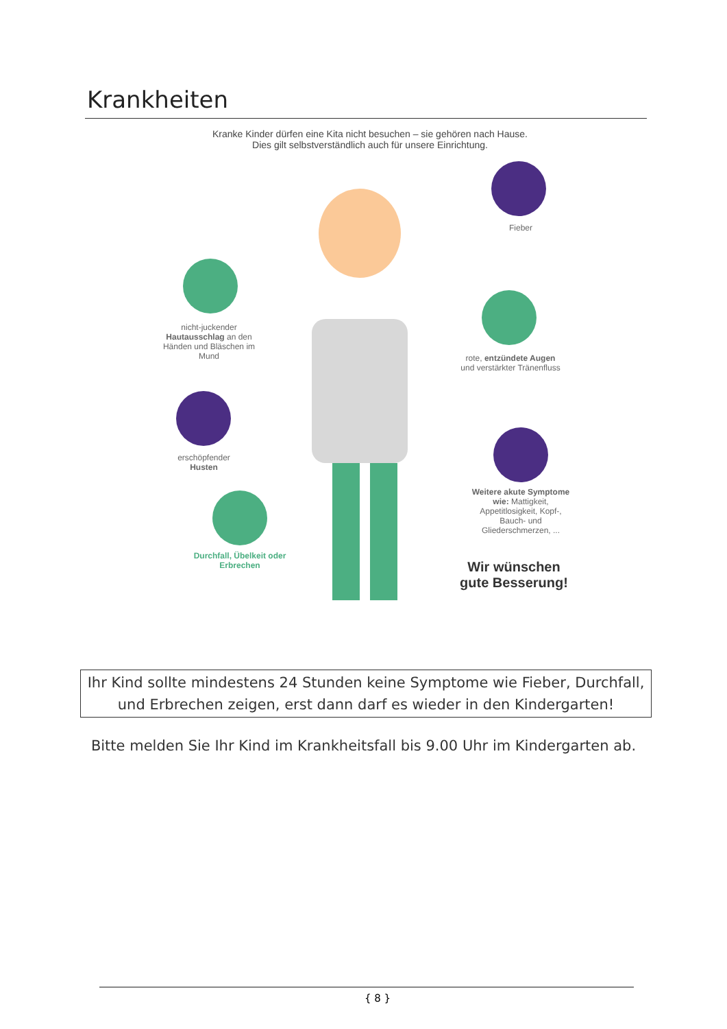Krankheiten
Kranke Kinder dürfen eine Kita nicht besuchen – sie gehören nach Hause.
Dies gilt selbstverständlich auch für unsere Einrichtung.
Fieber
nicht-juckender Hautausschlag an den Händen und Bläschen im Mund
rote, entzündete Augen und verstärkter Tränenfluss
erschöpfender Husten
Weitere akute Symptome wie: Mattigkeit, Appetitlosigkeit, Kopf-, Bauch- und Gliederschmerzen, ...
Durchfall, Übelkeit oder Erbrechen
Wir wünschen gute Besserung!
Ihr Kind sollte mindestens 24 Stunden keine Symptome wie Fieber, Durchfall,
und Erbrechen zeigen, erst dann darf es wieder in den Kindergarten!
Bitte melden Sie Ihr Kind im Krankheitsfall bis 9.00 Uhr im Kindergarten ab.
{ 8 }